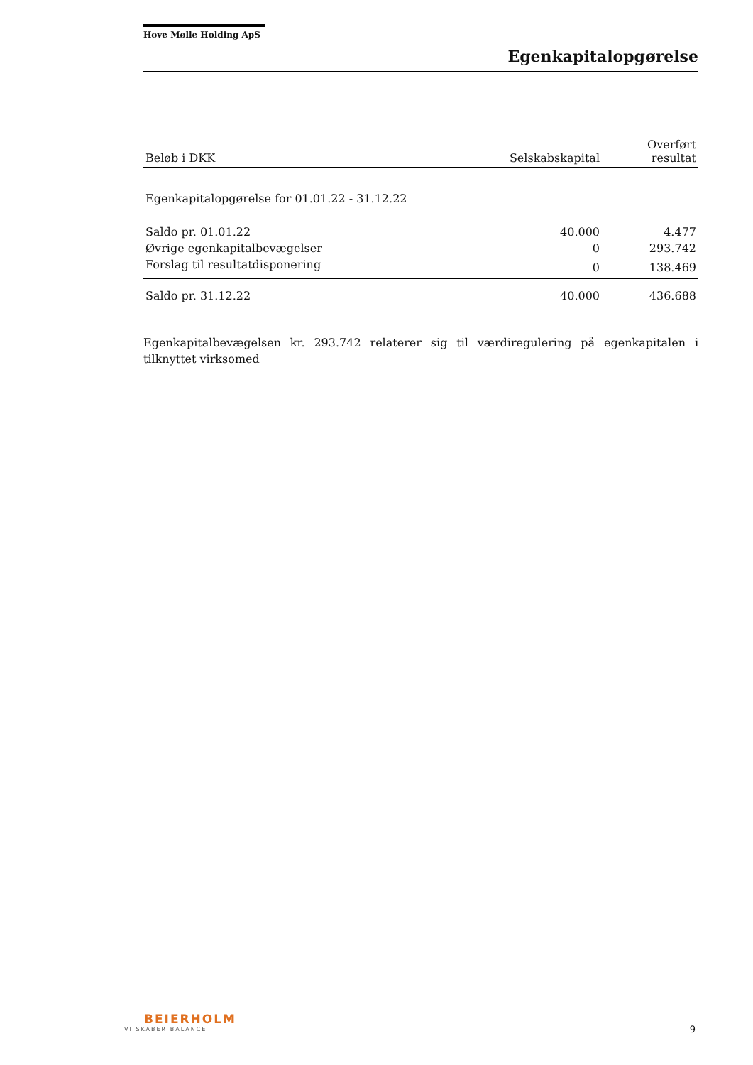Hove Mølle Holding ApS
Egenkapitalopgørelse
| Beløb i DKK | Selskabskapital | Overført resultat |
| --- | --- | --- |
| Egenkapitalopgørelse for 01.01.22 - 31.12.22 | | |
| Saldo pr. 01.01.22 | 40.000 | 4.477 |
| Øvrige egenkapitalbevægelser | 0 | 293.742 |
| Forslag til resultatdisponering | 0 | 138.469 |
| Saldo pr. 31.12.22 | 40.000 | 436.688 |
Egenkapitalbevægelsen kr. 293.742 relaterer sig til værdiregulering på egenkapitalen i tilknyttet virksomed
BEIERHOLM
VI SKABER BALANCE
9